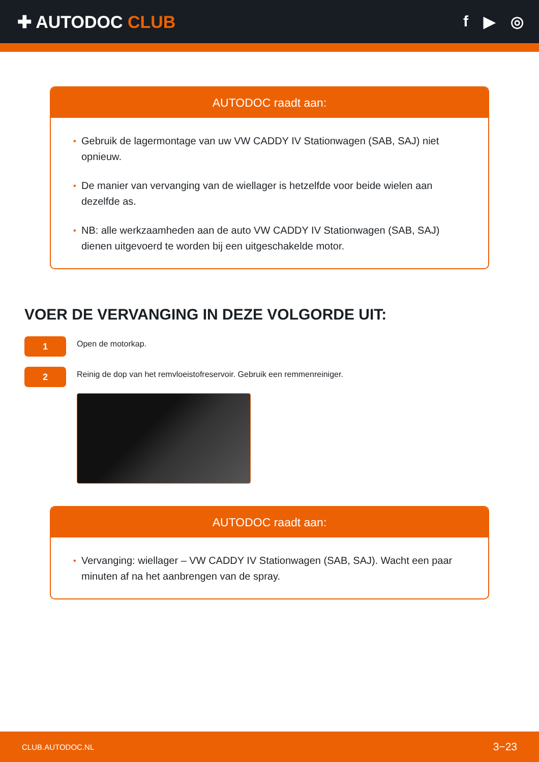✚ AUTODOC CLUB f ▶ ◎
AUTODOC raadt aan:
• Gebruik de lagermontage van uw VW CADDY IV Stationwagen (SAB, SAJ) niet opnieuw.
• De manier van vervanging van de wiellager is hetzelfde voor beide wielen aan dezelfde as.
• NB: alle werkzaamheden aan de auto VW CADDY IV Stationwagen (SAB, SAJ) dienen uitgevoerd te worden bij een uitgeschakelde motor.
VOER DE VERVANGING IN DEZE VOLGORDE UIT:
1
Open de motorkap.
2
Reinig de dop van het remvloeistofreservoir. Gebruik een remmenreiniger.
AUTODOC raadt aan:
• Vervanging: wiellager – VW CADDY IV Stationwagen (SAB, SAJ). Wacht een paar minuten af na het aanbrengen van de spray.
CLUB.AUTODOC.NL 3−23